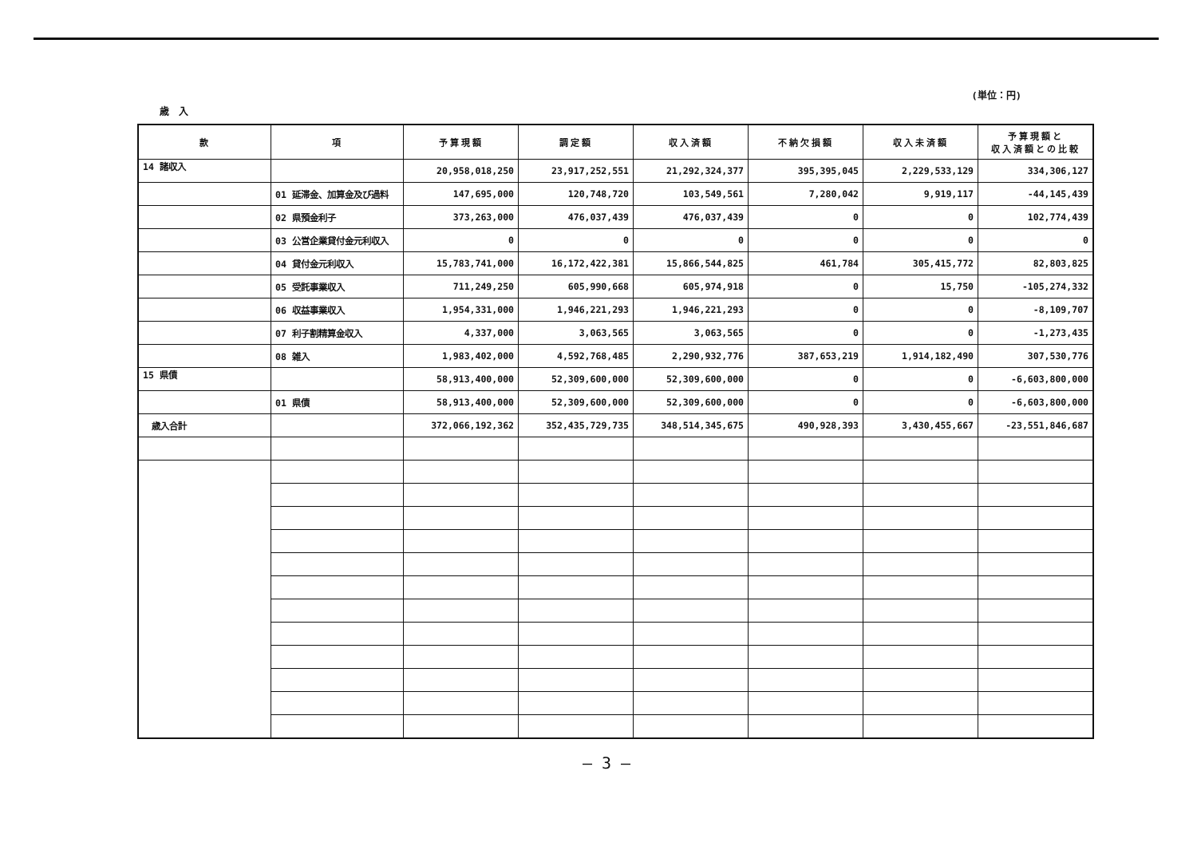歳　入
(単位：円)
| 款 | 項 | 予算現額 | 調定額 | 収入済額 | 不納欠損額 | 収入未済額 | 予算現額と 収入済額との比較 |
| --- | --- | --- | --- | --- | --- | --- | --- |
| 14 諸収入 | | 20,958,018,250 | 23,917,252,551 | 21,292,324,377 | 395,395,045 | 2,229,533,129 | 334,306,127 |
| | 01 延滞金、加算金及び過料 | 147,695,000 | 120,748,720 | 103,549,561 | 7,280,042 | 9,919,117 | -44,145,439 |
| | 02 県預金利子 | 373,263,000 | 476,037,439 | 476,037,439 | 0 | 0 | 102,774,439 |
| | 03 公営企業貸付金元利収入 | 0 | 0 | 0 | 0 | 0 | 0 |
| | 04 貸付金元利収入 | 15,783,741,000 | 16,172,422,381 | 15,866,544,825 | 461,784 | 305,415,772 | 82,803,825 |
| | 05 受託事業収入 | 711,249,250 | 605,990,668 | 605,974,918 | 0 | 15,750 | -105,274,332 |
| | 06 収益事業収入 | 1,954,331,000 | 1,946,221,293 | 1,946,221,293 | 0 | 0 | -8,109,707 |
| | 07 利子割精算金収入 | 4,337,000 | 3,063,565 | 3,063,565 | 0 | 0 | -1,273,435 |
| | 08 雑入 | 1,983,402,000 | 4,592,768,485 | 2,290,932,776 | 387,653,219 | 1,914,182,490 | 307,530,776 |
| 15 県債 | | 58,913,400,000 | 52,309,600,000 | 52,309,600,000 | 0 | 0 | -6,603,800,000 |
| | 01 県債 | 58,913,400,000 | 52,309,600,000 | 52,309,600,000 | 0 | 0 | -6,603,800,000 |
| 歳入合計 | | 372,066,192,362 | 352,435,729,735 | 348,514,345,675 | 490,928,393 | 3,430,455,667 | -23,551,846,687 |
— 3 —